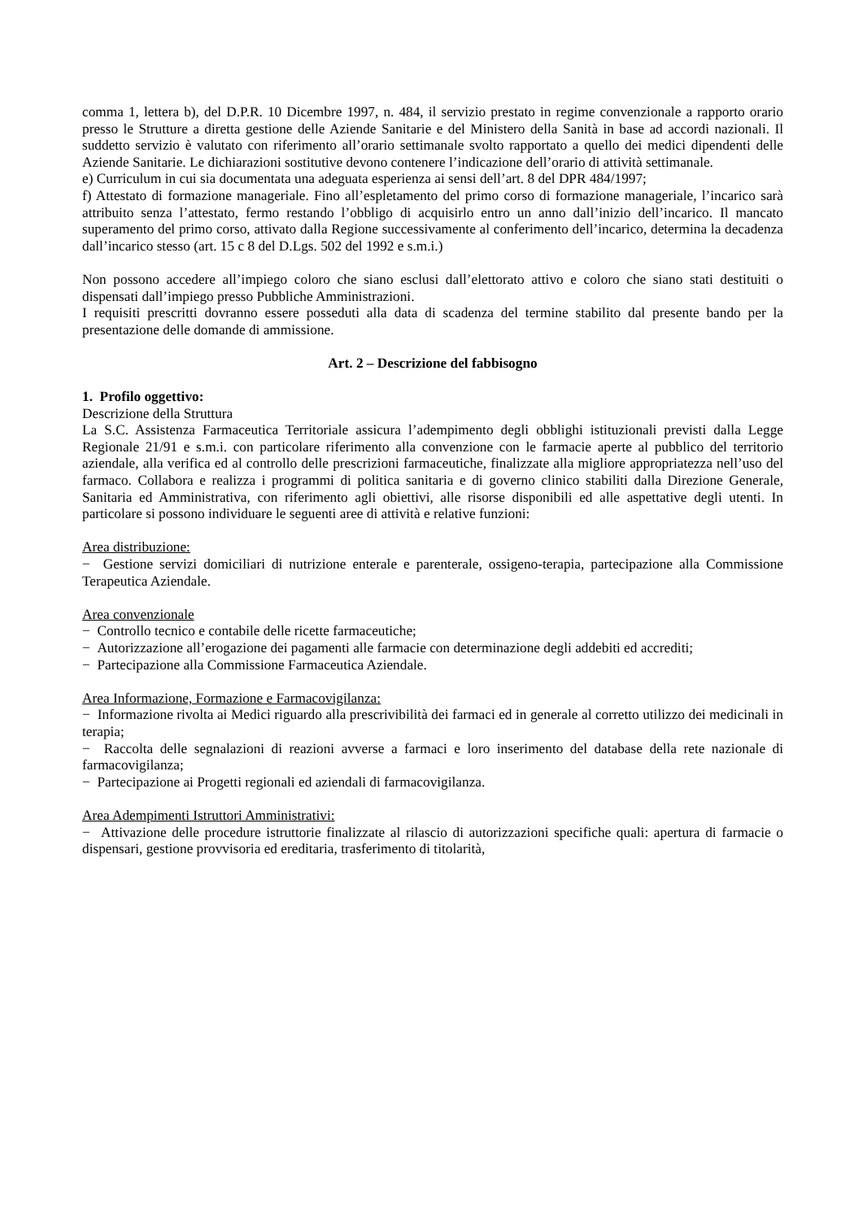comma 1, lettera b), del D.P.R. 10 Dicembre 1997, n. 484, il servizio prestato in regime convenzionale a rapporto orario presso le Strutture a diretta gestione delle Aziende Sanitarie e del Ministero della Sanità in base ad accordi nazionali. Il suddetto servizio è valutato con riferimento all’orario settimanale svolto rapportato a quello dei medici dipendenti delle Aziende Sanitarie. Le dichiarazioni sostitutive devono contenere l’indicazione dell’orario di attività settimanale.
e) Curriculum in cui sia documentata una adeguata esperienza ai sensi dell’art. 8 del DPR 484/1997;
f) Attestato di formazione manageriale. Fino all’espletamento del primo corso di formazione manageriale, l’incarico sarà attribuito senza l’attestato, fermo restando l’obbligo di acquisirlo entro un anno dall’inizio dell’incarico. Il mancato superamento del primo corso, attivato dalla Regione successivamente al conferimento dell’incarico, determina la decadenza dall’incarico stesso (art. 15 c 8 del D.Lgs. 502 del 1992 e s.m.i.)
Non possono accedere all’impiego coloro che siano esclusi dall’elettorato attivo e coloro che siano stati destituiti o dispensati dall’impiego presso Pubbliche Amministrazioni.
I requisiti prescritti dovranno essere posseduti alla data di scadenza del termine stabilito dal presente bando per la presentazione delle domande di ammissione.
Art. 2 – Descrizione del fabbisogno
1. Profilo oggettivo:
Descrizione della Struttura
La S.C. Assistenza Farmaceutica Territoriale assicura l’adempimento degli obblighi istituzionali previsti dalla Legge Regionale 21/91 e s.m.i. con particolare riferimento alla convenzione con le farmacie aperte al pubblico del territorio aziendale, alla verifica ed al controllo delle prescrizioni farmaceutiche, finalizzate alla migliore appropriatezza nell’uso del farmaco. Collabora e realizza i programmi di politica sanitaria e di governo clinico stabiliti dalla Direzione Generale, Sanitaria ed Amministrativa, con riferimento agli obiettivi, alle risorse disponibili ed alle aspettative degli utenti. In particolare si possono individuare le seguenti aree di attività e relative funzioni:
Area distribuzione:
− Gestione servizi domiciliari di nutrizione enterale e parenterale, ossigeno-terapia, partecipazione alla Commissione Terapeutica Aziendale.
Area convenzionale
− Controllo tecnico e contabile delle ricette farmaceutiche;
− Autorizzazione all’erogazione dei pagamenti alle farmacie con determinazione degli addebiti ed accrediti;
− Partecipazione alla Commissione Farmaceutica Aziendale.
Area Informazione, Formazione e Farmacovigilanza:
− Informazione rivolta ai Medici riguardo alla prescrivibilità dei farmaci ed in generale al corretto utilizzo dei medicinali in terapia;
− Raccolta delle segnalazioni di reazioni avverse a farmaci e loro inserimento del database della rete nazionale di farmacovigilanza;
− Partecipazione ai Progetti regionali ed aziendali di farmacovigilanza.
Area Adempimenti Istruttori Amministrativi:
− Attivazione delle procedure istruttorie finalizzate al rilascio di autorizzazioni specifiche quali: apertura di farmacie o dispensari, gestione provvisoria ed ereditaria, trasferimento di titolarità,